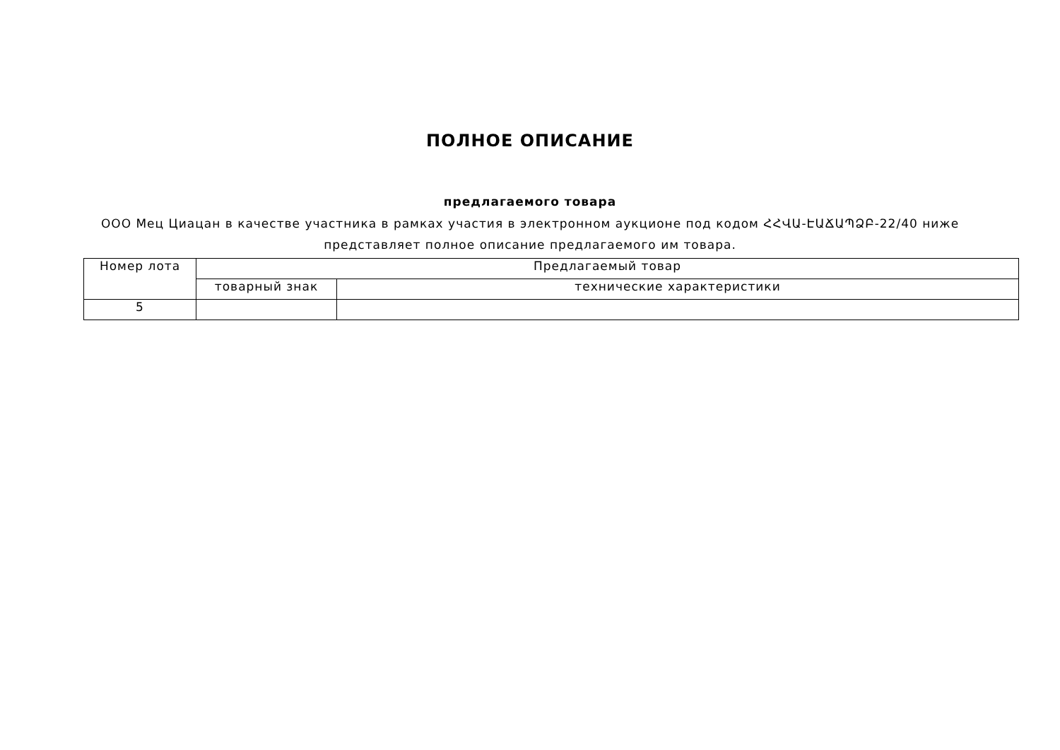ПОЛНОЕ ОПИСАНИЕ
предлагаемого товара
ООО Мец Циацан в качестве участника в рамках участия в электронном аукционе под кодом ՀՀՎԱ-ԷԱՃԱՊՁԲ-22/40 ниже представляет полное описание предлагаемого им товара.
| Номер лота | Предлагаемый товар | |
| --- | --- | --- |
| | товарный знак | технические характеристики |
| 5 | | |